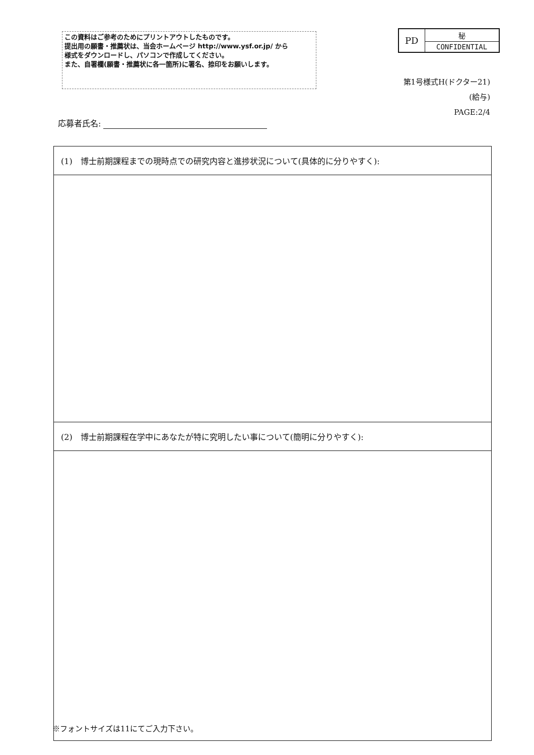この資料はご参考のためにプリントアウトしたものです。
提出用の願書・推薦状は、当会ホームページ http://www.ysf.or.jp/ から
様式をダウンロードし、パソコンで作成してください。
また、自署欄(願書・推薦状に各一箇所)に署名、捺印をお願いします。
| PD | 秘 |
| | CONFIDENTIAL |
第1号様式H(ドクター21)
(給与)
PAGE:2/4
応募者氏名:
| (1) 博士前期課程までの現時点での研究内容と進捗状況について(具体的に分りやすく): |
| (2) 博士前期課程在学中にあなたが特に究明したい事について(簡明に分りやすく): |
※フォントサイズは11にてご入力下さい。